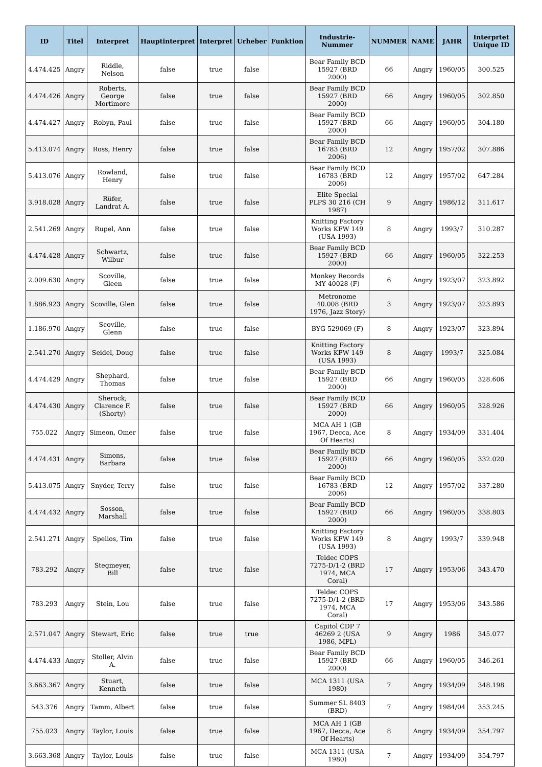| ID | Titel | Interpret | Hauptinterpret | Interpret | Urheber | Funktion | Industrie-Nummer | NUMMER | NAME | JAHR | Interprtet Unique ID |
| --- | --- | --- | --- | --- | --- | --- | --- | --- | --- | --- | --- |
| 4.474.425 | Angry | Riddle, Nelson | false | true | false | | Bear Family BCD 15927 (BRD 2000) | 66 | Angry | 1960/05 | 300.525 |
| 4.474.426 | Angry | Roberts, George Mortimore | false | true | false | | Bear Family BCD 15927 (BRD 2000) | 66 | Angry | 1960/05 | 302.850 |
| 4.474.427 | Angry | Robyn, Paul | false | true | false | | Bear Family BCD 15927 (BRD 2000) | 66 | Angry | 1960/05 | 304.180 |
| 5.413.074 | Angry | Ross, Henry | false | true | false | | Bear Family BCD 16783 (BRD 2006) | 12 | Angry | 1957/02 | 307.886 |
| 5.413.076 | Angry | Rowland, Henry | false | true | false | | Bear Family BCD 16783 (BRD 2006) | 12 | Angry | 1957/02 | 647.284 |
| 3.918.028 | Angry | Rüfer, Landrat A. | false | true | false | | Elite Special PLPS 30 216 (CH 1987) | 9 | Angry | 1986/12 | 311.617 |
| 2.541.269 | Angry | Rupel, Ann | false | true | false | | Knitting Factory Works KFW 149 (USA 1993) | 8 | Angry | 1993/7 | 310.287 |
| 4.474.428 | Angry | Schwartz, Wilbur | false | true | false | | Bear Family BCD 15927 (BRD 2000) | 66 | Angry | 1960/05 | 322.253 |
| 2.009.630 | Angry | Scoville, Gleen | false | true | false | | Monkey Records MY 40028 (F) | 6 | Angry | 1923/07 | 323.892 |
| 1.886.923 | Angry | Scoville, Glen | false | true | false | | Metronome 40.008 (BRD 1976, Jazz Story) | 3 | Angry | 1923/07 | 323.893 |
| 1.186.970 | Angry | Scoville, Glenn | false | true | false | | BYG 529069 (F) | 8 | Angry | 1923/07 | 323.894 |
| 2.541.270 | Angry | Seidel, Doug | false | true | false | | Knitting Factory Works KFW 149 (USA 1993) | 8 | Angry | 1993/7 | 325.084 |
| 4.474.429 | Angry | Shephard, Thomas | false | true | false | | Bear Family BCD 15927 (BRD 2000) | 66 | Angry | 1960/05 | 328.606 |
| 4.474.430 | Angry | Sherock, Clarence F. (Shorty) | false | true | false | | Bear Family BCD 15927 (BRD 2000) | 66 | Angry | 1960/05 | 328.926 |
| 755.022 | Angry | Simeon, Omer | false | true | false | | MCA AH 1 (GB 1967, Decca, Ace Of Hearts) | 8 | Angry | 1934/09 | 331.404 |
| 4.474.431 | Angry | Simons, Barbara | false | true | false | | Bear Family BCD 15927 (BRD 2000) | 66 | Angry | 1960/05 | 332.020 |
| 5.413.075 | Angry | Snyder, Terry | false | true | false | | Bear Family BCD 16783 (BRD 2006) | 12 | Angry | 1957/02 | 337.280 |
| 4.474.432 | Angry | Sosson, Marshall | false | true | false | | Bear Family BCD 15927 (BRD 2000) | 66 | Angry | 1960/05 | 338.803 |
| 2.541.271 | Angry | Spelios, Tim | false | true | false | | Knitting Factory Works KFW 149 (USA 1993) | 8 | Angry | 1993/7 | 339.948 |
| 783.292 | Angry | Stegmeyer, Bill | false | true | false | | Teldec COPS 7275-D/1-2 (BRD 1974, MCA Coral) | 17 | Angry | 1953/06 | 343.470 |
| 783.293 | Angry | Stein, Lou | false | true | false | | Teldec COPS 7275-D/1-2 (BRD 1974, MCA Coral) | 17 | Angry | 1953/06 | 343.586 |
| 2.571.047 | Angry | Stewart, Eric | false | true | true | | Capitol CDP 7 46269 2 (USA 1986, MPL) | 9 | Angry | 1986 | 345.077 |
| 4.474.433 | Angry | Stoller, Alvin A. | false | true | false | | Bear Family BCD 15927 (BRD 2000) | 66 | Angry | 1960/05 | 346.261 |
| 3.663.367 | Angry | Stuart, Kenneth | false | true | false | | MCA 1311 (USA 1980) | 7 | Angry | 1934/09 | 348.198 |
| 543.376 | Angry | Tamm, Albert | false | true | false | | Summer SL 8403 (BRD) | 7 | Angry | 1984/04 | 353.245 |
| 755.023 | Angry | Taylor, Louis | false | true | false | | MCA AH 1 (GB 1967, Decca, Ace Of Hearts) | 8 | Angry | 1934/09 | 354.797 |
| 3.663.368 | Angry | Taylor, Louis | false | true | false | | MCA 1311 (USA 1980) | 7 | Angry | 1934/09 | 354.797 |